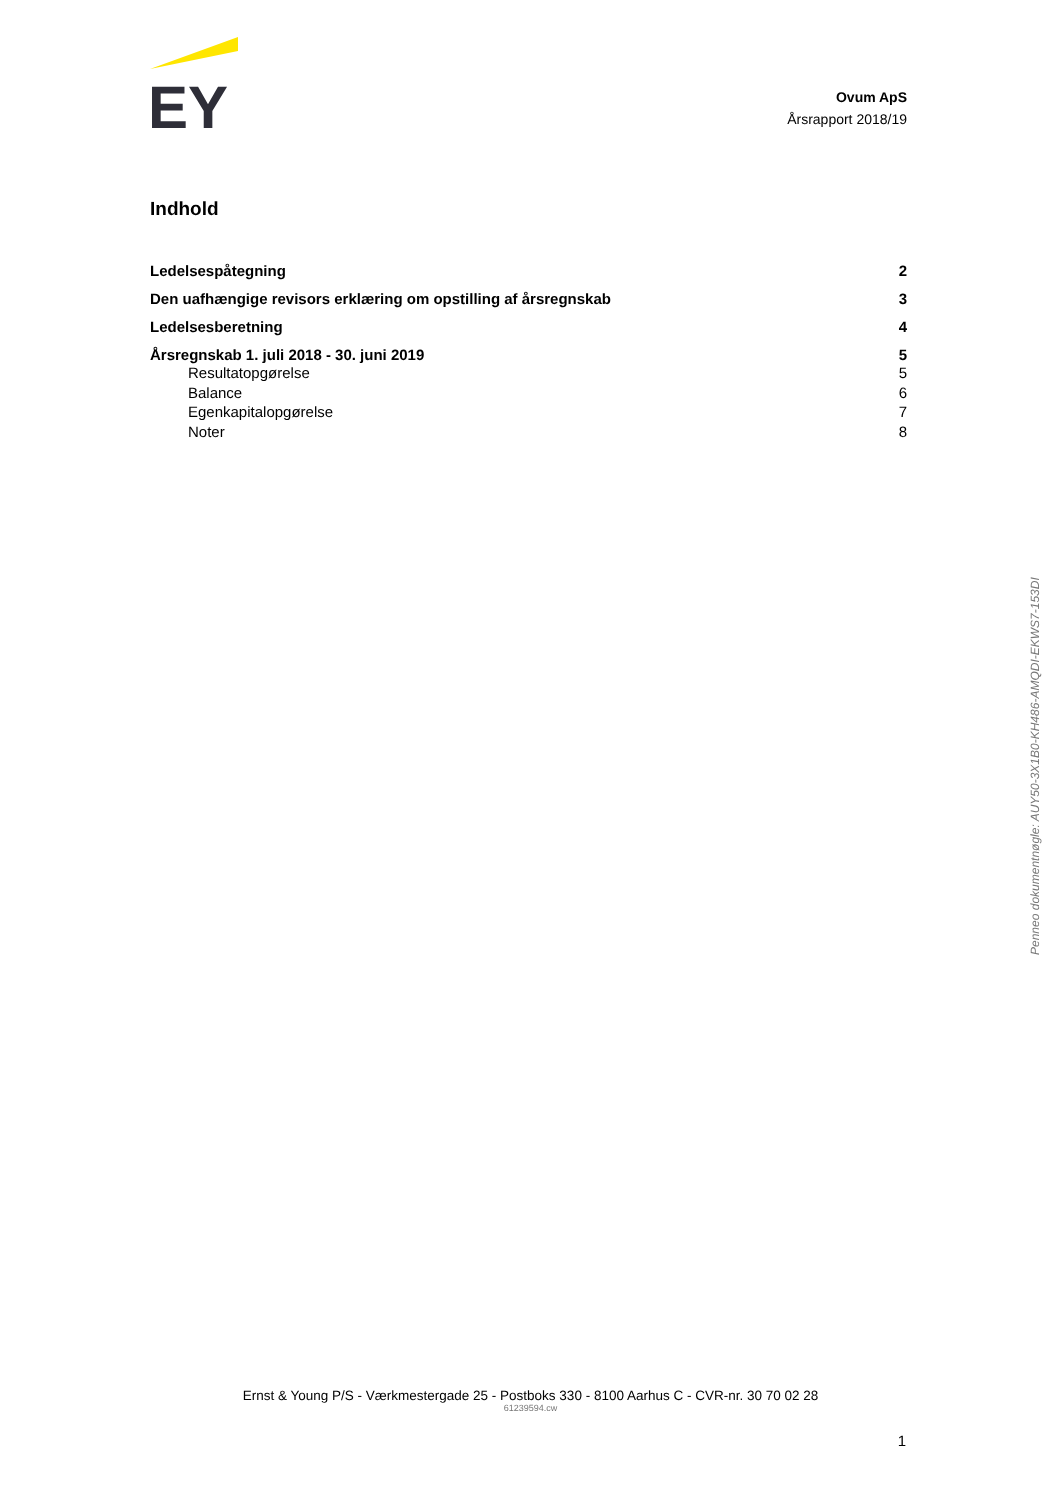EY
Ovum ApS
Årsrapport 2018/19
Indhold
Ledelsespåtegning 2
Den uafhængige revisors erklæring om opstilling af årsregnskab 3
Ledelsesberetning 4
Årsregnskab 1. juli 2018 - 30. juni 2019 5
Resultatopgørelse 5
Balance 6
Egenkapitalopgørelse 7
Noter 8
Penneo dokumentnøgle: AUY50-3X1B0-KH486-AMQDI-EKWS7-153DI
Ernst & Young P/S - Værkmestergade 25 - Postboks 330 - 8100 Aarhus C - CVR-nr. 30 70 02 28
61239594.cw
1